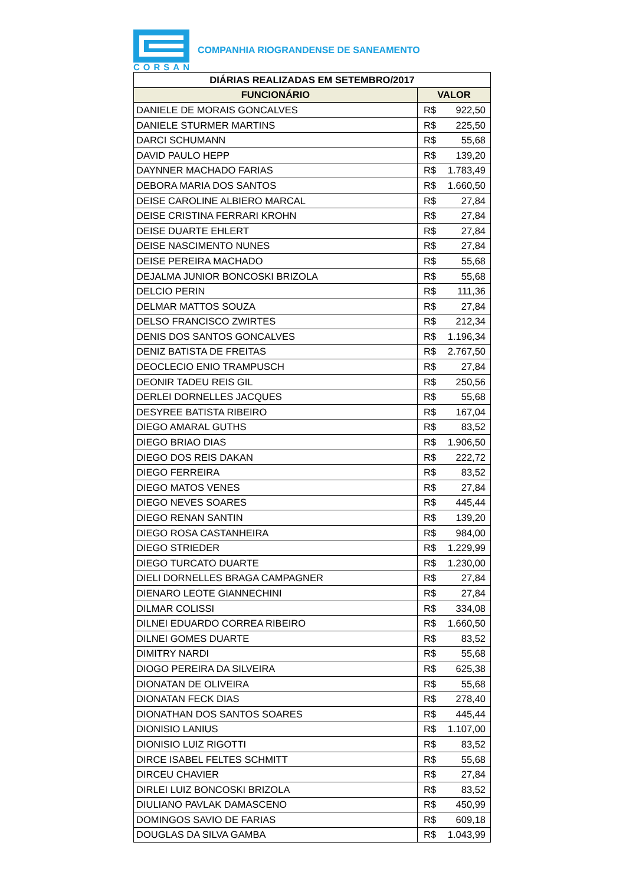CORSAN
COMPANHIA RIOGRANDENSE DE SANEAMENTO
| DIÁRIAS REALIZADAS EM SETEMBRO/2017 | |
| --- | --- |
| FUNCIONÁRIO | VALOR |
| DANIELE DE MORAIS GONCALVES | R$ 922,50 |
| DANIELE STURMER MARTINS | R$ 225,50 |
| DARCI SCHUMANN | R$ 55,68 |
| DAVID PAULO HEPP | R$ 139,20 |
| DAYNNER MACHADO FARIAS | R$ 1.783,49 |
| DEBORA MARIA DOS SANTOS | R$ 1.660,50 |
| DEISE CAROLINE ALBIERO MARCAL | R$ 27,84 |
| DEISE CRISTINA FERRARI KROHN | R$ 27,84 |
| DEISE DUARTE EHLERT | R$ 27,84 |
| DEISE NASCIMENTO NUNES | R$ 27,84 |
| DEISE PEREIRA MACHADO | R$ 55,68 |
| DEJALMA JUNIOR BONCOSKI BRIZOLA | R$ 55,68 |
| DELCIO PERIN | R$ 111,36 |
| DELMAR MATTOS SOUZA | R$ 27,84 |
| DELSO FRANCISCO ZWIRTES | R$ 212,34 |
| DENIS DOS SANTOS GONCALVES | R$ 1.196,34 |
| DENIZ BATISTA DE FREITAS | R$ 2.767,50 |
| DEOCLECIO ENIO TRAMPUSCH | R$ 27,84 |
| DEONIR TADEU REIS GIL | R$ 250,56 |
| DERLEI DORNELLES JACQUES | R$ 55,68 |
| DESYREE BATISTA RIBEIRO | R$ 167,04 |
| DIEGO AMARAL GUTHS | R$ 83,52 |
| DIEGO BRIAO DIAS | R$ 1.906,50 |
| DIEGO DOS REIS DAKAN | R$ 222,72 |
| DIEGO FERREIRA | R$ 83,52 |
| DIEGO MATOS VENES | R$ 27,84 |
| DIEGO NEVES SOARES | R$ 445,44 |
| DIEGO RENAN SANTIN | R$ 139,20 |
| DIEGO ROSA CASTANHEIRA | R$ 984,00 |
| DIEGO STRIEDER | R$ 1.229,99 |
| DIEGO TURCATO DUARTE | R$ 1.230,00 |
| DIELI DORNELLES BRAGA CAMPAGNER | R$ 27,84 |
| DIENARO LEOTE GIANNECHINI | R$ 27,84 |
| DILMAR COLISSI | R$ 334,08 |
| DILNEI EDUARDO CORREA RIBEIRO | R$ 1.660,50 |
| DILNEI GOMES DUARTE | R$ 83,52 |
| DIMITRY NARDI | R$ 55,68 |
| DIOGO PEREIRA DA SILVEIRA | R$ 625,38 |
| DIONATAN DE OLIVEIRA | R$ 55,68 |
| DIONATAN FECK DIAS | R$ 278,40 |
| DIONATHAN DOS SANTOS SOARES | R$ 445,44 |
| DIONISIO LANIUS | R$ 1.107,00 |
| DIONISIO LUIZ RIGOTTI | R$ 83,52 |
| DIRCE ISABEL FELTES SCHMITT | R$ 55,68 |
| DIRCEU CHAVIER | R$ 27,84 |
| DIRLEI LUIZ BONCOSKI BRIZOLA | R$ 83,52 |
| DIULIANO PAVLAK DAMASCENO | R$ 450,99 |
| DOMINGOS SAVIO DE FARIAS | R$ 609,18 |
| DOUGLAS DA SILVA GAMBA | R$ 1.043,99 |